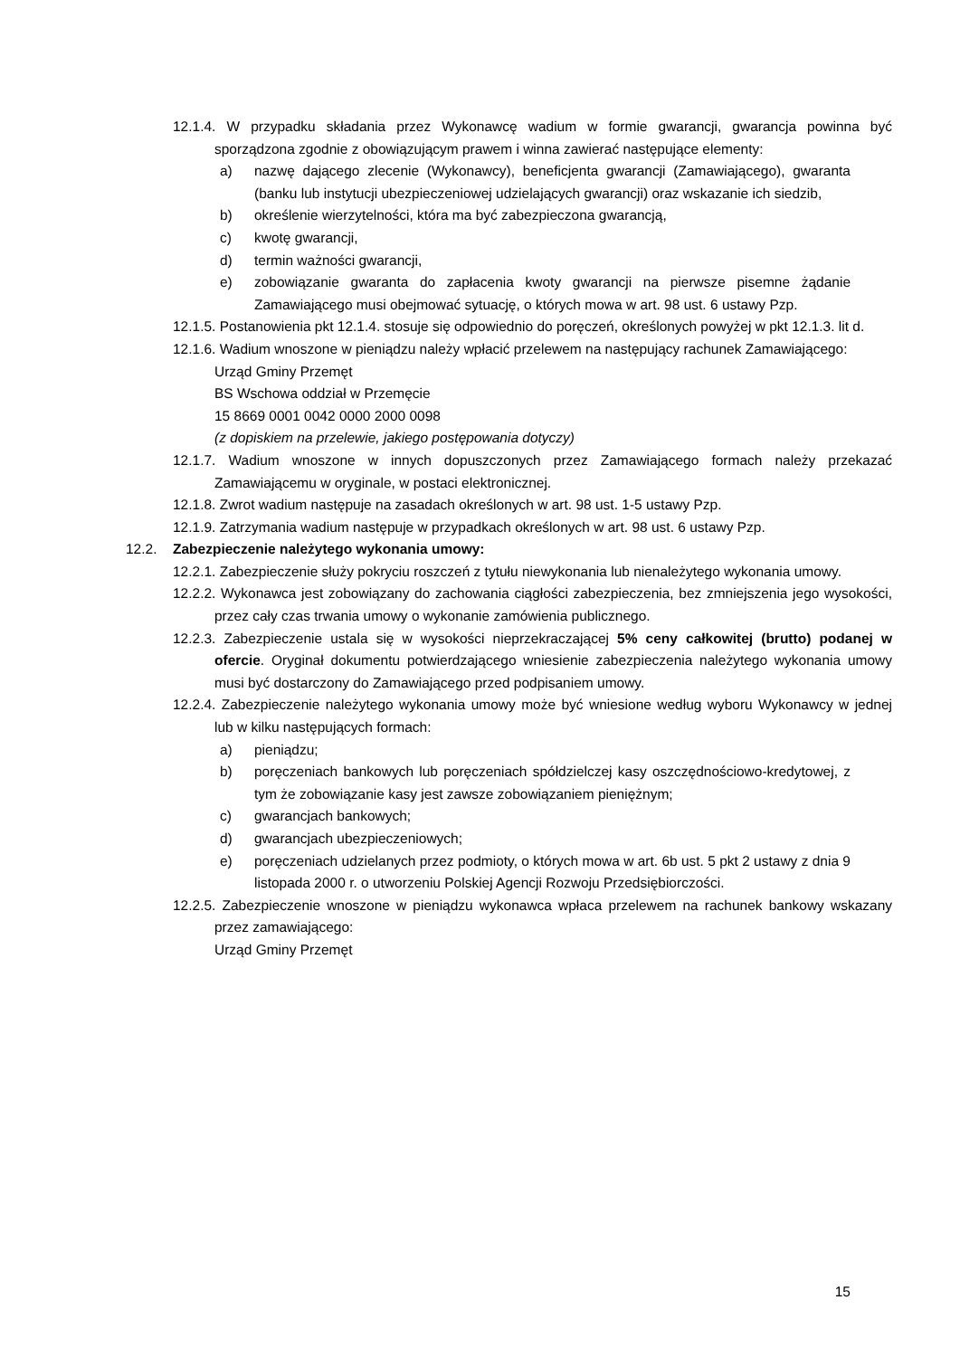12.1.4. W przypadku składania przez Wykonawcę wadium w formie gwarancji, gwarancja powinna być sporządzona zgodnie z obowiązującym prawem i winna zawierać następujące elementy:
a) nazwę dającego zlecenie (Wykonawcy), beneficjenta gwarancji (Zamawiającego), gwaranta (banku lub instytucji ubezpieczeniowej udzielających gwarancji) oraz wskazanie ich siedzib,
b) określenie wierzytelności, która ma być zabezpieczona gwarancją,
c) kwotę gwarancji,
d) termin ważności gwarancji,
e) zobowiązanie gwaranta do zapłacenia kwoty gwarancji na pierwsze pisemne żądanie Zamawiającego musi obejmować sytuację, o których mowa w art. 98 ust. 6 ustawy Pzp.
12.1.5. Postanowienia pkt 12.1.4. stosuje się odpowiednio do poręczeń, określonych powyżej w pkt 12.1.3. lit d.
12.1.6. Wadium wnoszone w pieniądzu należy wpłacić przelewem na następujący rachunek Zamawiającego:
Urząd Gminy Przemęt
BS Wschowa oddział w Przemęcie
15 8669 0001 0042 0000 2000 0098
(z dopiskiem na przelewie, jakiego postępowania dotyczy)
12.1.7. Wadium wnoszone w innych dopuszczonych przez Zamawiającego formach należy przekazać Zamawiającemu w oryginale, w postaci elektronicznej.
12.1.8. Zwrot wadium następuje na zasadach określonych w art. 98 ust. 1-5 ustawy Pzp.
12.1.9. Zatrzymania wadium następuje w przypadkach określonych w art. 98 ust. 6 ustawy Pzp.
12.2. Zabezpieczenie należytego wykonania umowy:
12.2.1. Zabezpieczenie służy pokryciu roszczeń z tytułu niewykonania lub nienależytego wykonania umowy.
12.2.2. Wykonawca jest zobowiązany do zachowania ciągłości zabezpieczenia, bez zmniejszenia jego wysokości, przez cały czas trwania umowy o wykonanie zamówienia publicznego.
12.2.3. Zabezpieczenie ustala się w wysokości nieprzekraczającej 5% ceny całkowitej (brutto) podanej w ofercie. Oryginał dokumentu potwierdzającego wniesienie zabezpieczenia należytego wykonania umowy musi być dostarczony do Zamawiającego przed podpisaniem umowy.
12.2.4. Zabezpieczenie należytego wykonania umowy może być wniesione według wyboru Wykonawcy w jednej lub w kilku następujących formach:
a) pieniądzu;
b) poręczeniach bankowych lub poręczeniach spółdzielczej kasy oszczędnościowo-kredytowej, z tym że zobowiązanie kasy jest zawsze zobowiązaniem pieniężnym;
c) gwarancjach bankowych;
d) gwarancjach ubezpieczeniowych;
e) poręczeniach udzielanych przez podmioty, o których mowa w art. 6b ust. 5 pkt 2 ustawy z dnia 9 listopada 2000 r. o utworzeniu Polskiej Agencji Rozwoju Przedsiębiorczości.
12.2.5. Zabezpieczenie wnoszone w pieniądzu wykonawca wpłaca przelewem na rachunek bankowy wskazany przez zamawiającego:
Urząd Gminy Przemęt
15